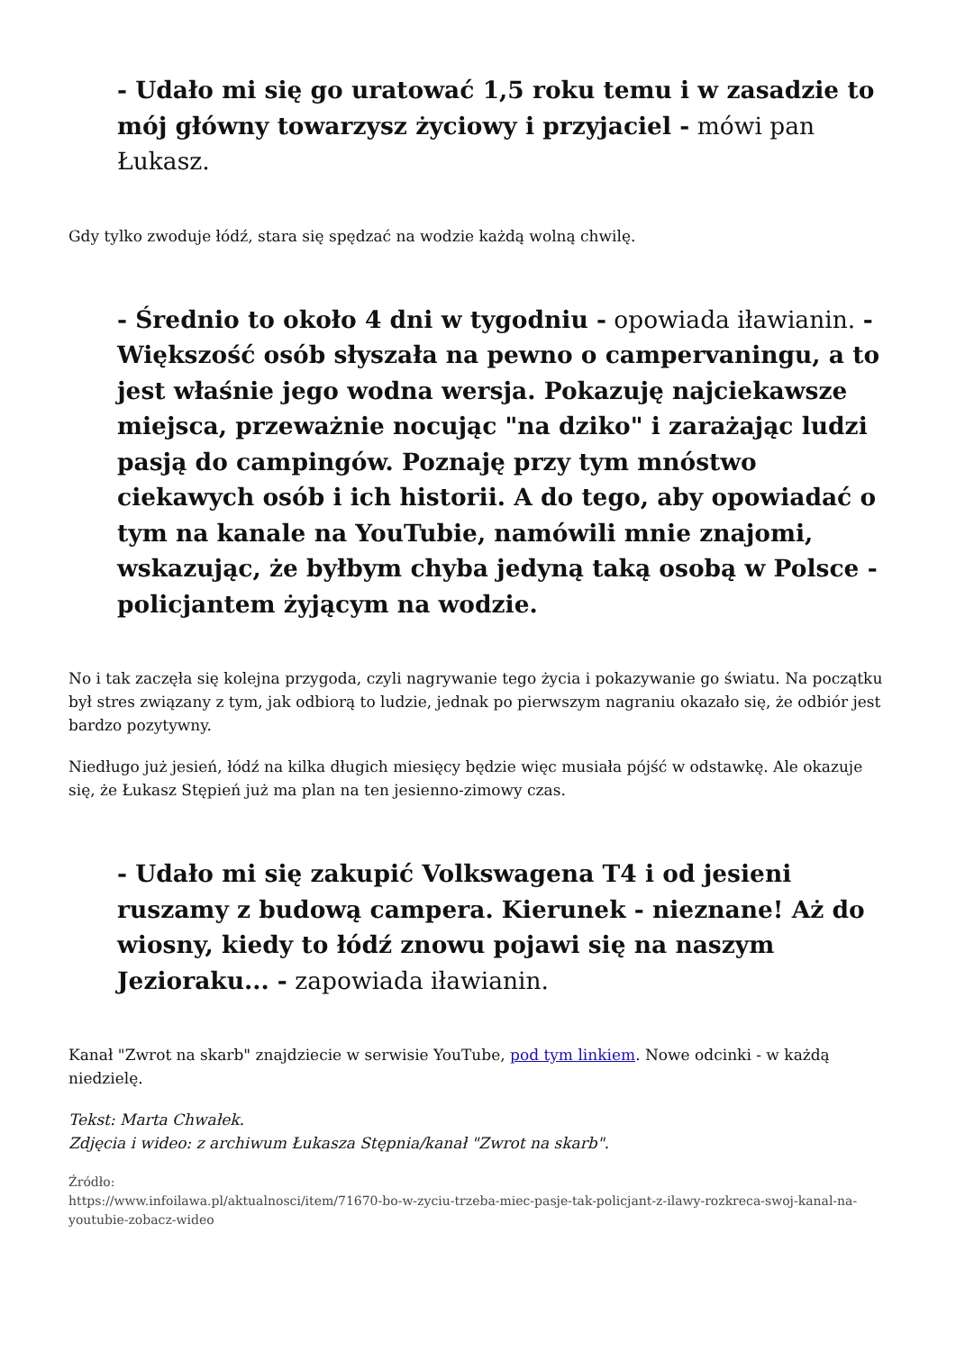- Udało mi się go uratować 1,5 roku temu i w zasadzie to mój główny towarzysz życiowy i przyjaciel - mówi pan Łukasz.
Gdy tylko zwoduje łódź, stara się spędzać na wodzie każdą wolną chwilę.
- Średnio to około 4 dni w tygodniu - opowiada iławianin. - Większość osób słyszała na pewno o campervaningu, a to jest właśnie jego wodna wersja. Pokazuję najciekawsze miejsca, przeważnie nocując "na dziko" i zarażając ludzi pasją do campingów. Poznaję przy tym mnóstwo ciekawych osób i ich historii. A do tego, aby opowiadać o tym na kanale na YouTubie, namówili mnie znajomi, wskazując, że byłbym chyba jedyną taką osobą w Polsce - policjantem żyjącym na wodzie.
No i tak zaczęła się kolejna przygoda, czyli nagrywanie tego życia i pokazywanie go światu. Na początku był stres związany z tym, jak odbiorą to ludzie, jednak po pierwszym nagraniu okazało się, że odbiór jest bardzo pozytywny.
Niedługo już jesień, łódź na kilka długich miesięcy będzie więc musiała pójść w odstawkę. Ale okazuje się, że Łukasz Stępień już ma plan na ten jesienno-zimowy czas.
- Udało mi się zakupić Volkswagena T4 i od jesieni ruszamy z budową campera. Kierunek - nieznane! Aż do wiosny, kiedy to łódź znowu pojawi się na naszym Jezioraku... - zapowiada iławianin.
Kanał "Zwrot na skarb" znajdziecie w serwisie YouTube, pod tym linkiem. Nowe odcinki - w każdą niedzielę.
Tekst: Marta Chwałek.
Zdjęcia i wideo: z archiwum Łukasza Stępnia/kanał "Zwrot na skarb".
Źródło:
https://www.infoilawa.pl/aktualnosci/item/71670-bo-w-zyciu-trzeba-miec-pasje-tak-policjant-z-ilawy-rozkreca-swoj-kanal-na-youtubie-zobacz-wideo